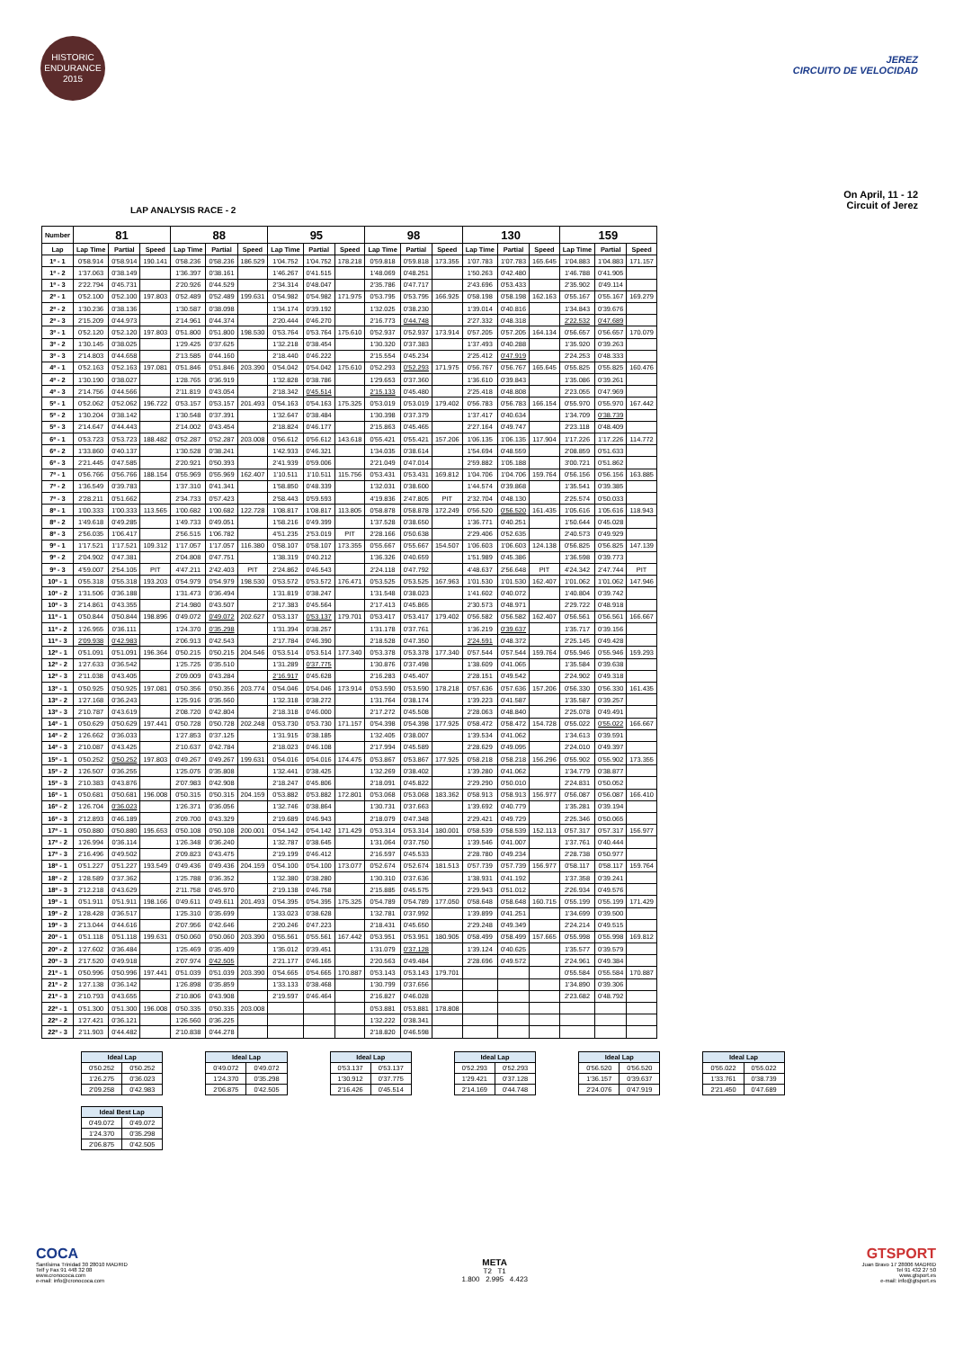HISTORIC
ENDURANCE
2015
JEREZ
CIRCUITO DE VELOCIDAD
LAP ANALYSIS RACE - 2
On April, 11 - 12
Circuit of Jerez
| Number | 81 | | | 88 | | | 95 | | | 98 | | | 130 | | | 159 | | |
| --- | --- | --- | --- | --- | --- | --- | --- | --- | --- | --- | --- | --- | --- | --- | --- | --- | --- | --- |
| Lap | Lap Time | Partial | Speed | Lap Time | Partial | Speed | Lap Time | Partial | Speed | Lap Time | Partial | Speed | Lap Time | Partial | Speed | Lap Time | Partial | Speed |
| 1ª - 1 | 0'58.914 | 0'58.914 | 190.141 | 0'58.236 | 0'58.236 | 186.529 | 1'04.752 | 1'04.752 | 178.218 | 0'59.818 | 0'59.818 | 173.355 | 1'07.783 | 1'07.783 | 165.645 | 1'04.883 | 1'04.883 | 171.157 |
| 1ª - 2 | 1'37.063 | 0'38.149 | | 1'36.397 | 0'38.161 | | 1'46.267 | 0'41.515 | | 1'48.069 | 0'48.251 | | 1'50.263 | 0'42.480 | | 1'46.788 | 0'41.905 | |
| 1ª - 3 | 2'22.794 | 0'45.731 | | 2'20.926 | 0'44.529 | | 2'34.314 | 0'48.047 | | 2'35.786 | 0'47.717 | | 2'43.696 | 0'53.433 | | 2'35.902 | 0'49.114 | |
| 2ª - 1 | 0'52.100 | 0'52.100 | 197.803 | 0'52.489 | 0'52.489 | 199.631 | 0'54.982 | 0'54.982 | 171.975 | 0'53.795 | 0'53.795 | 166.925 | 0'58.198 | 0'58.198 | 162.163 | 0'55.167 | 0'55.167 | 169.279 |
| 2ª - 2 | 1'30.236 | 0'38.136 | | 1'30.587 | 0'38.098 | | 1'34.174 | 0'39.192 | | 1'32.025 | 0'38.230 | | 1'39.014 | 0'40.816 | | 1'34.843 | 0'39.676 | |
| 2ª - 3 | 2'15.209 | 0'44.973 | | 2'14.961 | 0'44.374 | | 2'20.444 | 0'46.270 | | 2'16.773 | 0'44.748 | | 2'27.332 | 0'48.318 | | 2'22.532 | 0'47.689 | |
| 3ª - 1 | 0'52.120 | 0'52.120 | 197.803 | 0'51.800 | 0'51.800 | 198.530 | 0'53.764 | 0'53.764 | 175.610 | 0'52.937 | 0'52.937 | 173.914 | 0'57.205 | 0'57.205 | 164.134 | 0'56.657 | 0'56.657 | 170.079 |
| 3ª - 2 | 1'30.145 | 0'38.025 | | 1'29.425 | 0'37.625 | | 1'32.218 | 0'38.454 | | 1'30.320 | 0'37.383 | | 1'37.493 | 0'40.288 | | 1'35.920 | 0'39.263 | |
| 3ª - 3 | 2'14.803 | 0'44.658 | | 2'13.585 | 0'44.160 | | 2'18.440 | 0'46.222 | | 2'15.554 | 0'45.234 | | 2'25.412 | 0'47.919 | | 2'24.253 | 0'48.333 | |
| 4ª - 1 | 0'52.163 | 0'52.163 | 197.081 | 0'51.846 | 0'51.846 | 203.390 | 0'54.042 | 0'54.042 | 175.610 | 0'52.293 | 0'52.293 | 171.975 | 0'56.767 | 0'56.767 | 165.645 | 0'55.825 | 0'55.825 | 160.476 |
| 4ª - 2 | 1'30.190 | 0'38.027 | | 1'28.765 | 0'36.919 | | 1'32.828 | 0'38.786 | | 1'29.653 | 0'37.360 | | 1'36.610 | 0'39.843 | | 1'35.086 | 0'39.261 | |
| 4ª - 3 | 2'14.756 | 0'44.566 | | 2'11.819 | 0'43.054 | | 2'18.342 | 0'45.514 | | 2'15.133 | 0'45.480 | | 2'25.418 | 0'48.808 | | 2'23.055 | 0'47.969 | |
| 5ª - 1 | 0'52.062 | 0'52.062 | 196.722 | 0'53.157 | 0'53.157 | 201.493 | 0'54.163 | 0'54.163 | 175.325 | 0'53.019 | 0'53.019 | 179.402 | 0'56.783 | 0'56.783 | 166.154 | 0'55.970 | 0'55.970 | 167.442 |
| 5ª - 2 | 1'30.204 | 0'38.142 | | 1'30.548 | 0'37.391 | | 1'32.647 | 0'38.484 | | 1'30.398 | 0'37.379 | | 1'37.417 | 0'40.634 | | 1'34.709 | 0'38.739 | |
| 5ª - 3 | 2'14.647 | 0'44.443 | | 2'14.002 | 0'43.454 | | 2'18.824 | 0'46.177 | | 2'15.863 | 0'45.465 | | 2'27.164 | 0'49.747 | | 2'23.118 | 0'48.409 | |
| 6ª - 1 | 0'53.723 | 0'53.723 | 188.482 | 0'52.287 | 0'52.287 | 203.008 | 0'56.612 | 0'56.612 | 143.618 | 0'55.421 | 0'55.421 | 157.206 | 1'06.135 | 1'06.135 | 117.904 | 1'17.226 | 1'17.226 | 114.772 |
| 6ª - 2 | 1'33.860 | 0'40.137 | | 1'30.528 | 0'38.241 | | 1'42.933 | 0'46.321 | | 1'34.035 | 0'38.614 | | 1'54.694 | 0'48.559 | | 2'08.859 | 0'51.633 | |
| 6ª - 3 | 2'21.445 | 0'47.585 | | 2'20.921 | 0'50.393 | | 2'41.939 | 0'59.006 | | 2'21.049 | 0'47.014 | | 2'59.882 | 1'05.188 | | 3'00.721 | 0'51.862 | |
| 7ª - 1 | 0'56.766 | 0'56.766 | 188.154 | 0'55.969 | 0'55.969 | 162.407 | 1'10.511 | 1'10.511 | 115.756 | 0'53.431 | 0'53.431 | 169.812 | 1'04.706 | 1'04.706 | 159.764 | 0'56.156 | 0'56.156 | 163.885 |
| 7ª - 2 | 1'36.549 | 0'39.783 | | 1'37.310 | 0'41.341 | | 1'58.850 | 0'48.339 | | 1'32.031 | 0'38.600 | | 1'44.574 | 0'39.868 | | 1'35.541 | 0'39.385 | |
| 7ª - 3 | 2'28.211 | 0'51.662 | | 2'34.733 | 0'57.423 | | 2'58.443 | 0'59.593 | | 4'19.836 | 2'47.805 | PIT | 2'32.704 | 0'48.130 | | 2'25.574 | 0'50.033 | |
| 8ª - 1 | 1'00.333 | 1'00.333 | 113.565 | 1'00.682 | 1'00.682 | 122.728 | 1'08.817 | 1'08.817 | 113.805 | 0'58.878 | 0'58.878 | 172.249 | 0'56.520 | 0'56.520 | 161.435 | 1'05.616 | 1'05.616 | 118.943 |
| 8ª - 2 | 1'49.618 | 0'49.285 | | 1'49.733 | 0'49.051 | | 1'58.216 | 0'49.399 | | 1'37.528 | 0'38.650 | | 1'36.771 | 0'40.251 | | 1'50.644 | 0'45.028 | |
| 8ª - 3 | 2'56.035 | 1'06.417 | | 2'56.515 | 1'06.782 | | 4'51.235 | 2'53.019 | PIT | 2'28.166 | 0'50.638 | | 2'29.406 | 0'52.635 | | 2'40.573 | 0'49.929 | |
| 9ª - 1 | 1'17.521 | 1'17.521 | 109.312 | 1'17.057 | 1'17.057 | 116.380 | 0'58.107 | 0'58.107 | 173.355 | 0'55.667 | 0'55.667 | 154.507 | 1'06.603 | 1'06.603 | 124.138 | 0'56.825 | 0'56.825 | 147.139 |
| 9ª - 2 | 2'04.902 | 0'47.381 | | 2'04.808 | 0'47.751 | | 1'38.319 | 0'40.212 | | 1'36.326 | 0'40.659 | | 1'51.989 | 0'45.386 | | 1'36.598 | 0'39.773 | |
| 9ª - 3 | 4'59.007 | 2'54.105 | PIT | 4'47.211 | 2'42.403 | PIT | 2'24.862 | 0'46.543 | | 2'24.118 | 0'47.792 | | 4'48.637 | 2'56.648 | PIT | 4'24.342 | 2'47.744 | PIT |
| 10ª - 1 | 0'55.318 | 0'55.318 | 193.203 | 0'54.979 | 0'54.979 | 198.530 | 0'53.572 | 0'53.572 | 176.471 | 0'53.525 | 0'53.525 | 167.963 | 1'01.530 | 1'01.530 | 162.407 | 1'01.062 | 1'01.062 | 147.946 |
| 10ª - 2 | 1'31.506 | 0'36.188 | | 1'31.473 | 0'36.494 | | 1'31.819 | 0'38.247 | | 1'31.548 | 0'38.023 | | 1'41.602 | 0'40.072 | | 1'40.804 | 0'39.742 | |
| 10ª - 3 | 2'14.861 | 0'43.355 | | 2'14.980 | 0'43.507 | | 2'17.383 | 0'45.564 | | 2'17.413 | 0'45.865 | | 2'30.573 | 0'48.971 | | 2'29.722 | 0'48.918 | |
| 11ª - 1 | 0'50.844 | 0'50.844 | 198.896 | 0'49.072 | 0'49.072 | 202.627 | 0'53.137 | 0'53.137 | 179.701 | 0'53.417 | 0'53.417 | 179.402 | 0'56.582 | 0'56.582 | 162.407 | 0'56.561 | 0'56.561 | 166.667 |
| 11ª - 2 | 1'26.955 | 0'36.111 | | 1'24.370 | 0'35.298 | | 1'31.394 | 0'38.257 | | 1'31.178 | 0'37.761 | | 1'36.219 | 0'39.637 | | 1'35.717 | 0'39.156 | |
| 11ª - 3 | 2'09.938 | 0'42.983 | | 2'06.913 | 0'42.543 | | 2'17.784 | 0'46.390 | | 2'18.528 | 0'47.350 | | 2'24.591 | 0'48.372 | | 2'25.145 | 0'49.428 | |
| 12ª - 1 | 0'51.091 | 0'51.091 | 196.364 | 0'50.215 | 0'50.215 | 204.546 | 0'53.514 | 0'53.514 | 177.340 | 0'53.378 | 0'53.378 | 177.340 | 0'57.544 | 0'57.544 | 159.764 | 0'55.946 | 0'55.946 | 159.293 |
| 12ª - 2 | 1'27.633 | 0'36.542 | | 1'25.725 | 0'35.510 | | 1'31.289 | 0'37.775 | | 1'30.876 | 0'37.498 | | 1'38.609 | 0'41.065 | | 1'35.584 | 0'39.638 | |
| 12ª - 3 | 2'11.038 | 0'43.405 | | 2'09.009 | 0'43.284 | | 2'16.917 | 0'45.628 | | 2'16.283 | 0'45.407 | | 2'28.151 | 0'49.542 | | 2'24.902 | 0'49.318 | |
| 13ª - 1 | 0'50.925 | 0'50.925 | 197.081 | 0'50.356 | 0'50.356 | 203.774 | 0'54.046 | 0'54.046 | 173.914 | 0'53.590 | 0'53.590 | 178.218 | 0'57.636 | 0'57.636 | 157.206 | 0'56.330 | 0'56.330 | 161.435 |
| 13ª - 2 | 1'27.168 | 0'36.243 | | 1'25.916 | 0'35.560 | | 1'32.318 | 0'38.272 | | 1'31.764 | 0'38.174 | | 1'39.223 | 0'41.587 | | 1'35.587 | 0'39.257 | |
| 13ª - 3 | 2'10.787 | 0'43.619 | | 2'08.720 | 0'42.804 | | 2'18.318 | 0'46.000 | | 2'17.272 | 0'45.508 | | 2'28.063 | 0'48.840 | | 2'25.078 | 0'49.491 | |
| 14ª - 1 | 0'50.629 | 0'50.629 | 197.441 | 0'50.728 | 0'50.728 | 202.248 | 0'53.730 | 0'53.730 | 171.157 | 0'54.398 | 0'54.398 | 177.925 | 0'58.472 | 0'58.472 | 154.728 | 0'55.022 | 0'55.022 | 166.667 |
| 14ª - 2 | 1'26.662 | 0'36.033 | | 1'27.853 | 0'37.125 | | 1'31.915 | 0'38.185 | | 1'32.405 | 0'38.007 | | 1'39.534 | 0'41.062 | | 1'34.613 | 0'39.591 | |
| 14ª - 3 | 2'10.087 | 0'43.425 | | 2'10.637 | 0'42.784 | | 2'18.023 | 0'46.108 | | 2'17.994 | 0'45.589 | | 2'28.629 | 0'49.095 | | 2'24.010 | 0'49.397 | |
| 15ª - 1 | 0'50.252 | 0'50.252 | 197.803 | 0'49.267 | 0'49.267 | 199.631 | 0'54.016 | 0'54.016 | 174.475 | 0'53.867 | 0'53.867 | 177.925 | 0'58.218 | 0'58.218 | 156.296 | 0'55.902 | 0'55.902 | 173.355 |
| 15ª - 2 | 1'26.507 | 0'36.255 | | 1'25.075 | 0'35.808 | | 1'32.441 | 0'38.425 | | 1'32.269 | 0'38.402 | | 1'39.280 | 0'41.062 | | 1'34.779 | 0'38.877 | |
| 15ª - 3 | 2'10.383 | 0'43.876 | | 2'07.983 | 0'42.908 | | 2'18.247 | 0'45.806 | | 2'18.091 | 0'45.822 | | 2'29.290 | 0'50.010 | | 2'24.831 | 0'50.052 | |
| 16ª - 1 | 0'50.681 | 0'50.681 | 196.008 | 0'50.315 | 0'50.315 | 204.159 | 0'53.882 | 0'53.882 | 172.801 | 0'53.068 | 0'53.068 | 183.362 | 0'58.913 | 0'58.913 | 156.977 | 0'56.087 | 0'56.087 | 166.410 |
| 16ª - 2 | 1'26.704 | 0'36.023 | | 1'26.371 | 0'36.056 | | 1'32.746 | 0'38.864 | | 1'30.731 | 0'37.663 | | 1'39.692 | 0'40.779 | | 1'35.281 | 0'39.194 | |
| 16ª - 3 | 2'12.893 | 0'46.189 | | 2'09.700 | 0'43.329 | | 2'19.689 | 0'46.943 | | 2'18.079 | 0'47.348 | | 2'29.421 | 0'49.729 | | 2'25.346 | 0'50.065 | |
| 17ª - 1 | 0'50.880 | 0'50.880 | 195.653 | 0'50.108 | 0'50.108 | 200.001 | 0'54.142 | 0'54.142 | 171.429 | 0'53.314 | 0'53.314 | 180.001 | 0'58.539 | 0'58.539 | 152.113 | 0'57.317 | 0'57.317 | 156.977 |
| 17ª - 2 | 1'26.994 | 0'36.114 | | 1'26.348 | 0'36.240 | | 1'32.787 | 0'38.645 | | 1'31.064 | 0'37.750 | | 1'39.546 | 0'41.007 | | 1'37.761 | 0'40.444 | |
| 17ª - 3 | 2'16.496 | 0'49.502 | | 2'09.823 | 0'43.475 | | 2'19.199 | 0'46.412 | | 2'16.597 | 0'45.533 | | 2'28.780 | 0'49.234 | | 2'28.738 | 0'50.977 | |
| 18ª - 1 | 0'51.227 | 0'51.227 | 193.549 | 0'49.436 | 0'49.436 | 204.159 | 0'54.100 | 0'54.100 | 173.077 | 0'52.674 | 0'52.674 | 181.513 | 0'57.739 | 0'57.739 | 156.977 | 0'58.117 | 0'58.117 | 159.764 |
| 18ª - 2 | 1'28.589 | 0'37.362 | | 1'25.788 | 0'36.352 | | 1'32.380 | 0'38.280 | | 1'30.310 | 0'37.636 | | 1'38.931 | 0'41.192 | | 1'37.358 | 0'39.241 | |
| 18ª - 3 | 2'12.218 | 0'43.629 | | 2'11.758 | 0'45.970 | | 2'19.138 | 0'46.758 | | 2'15.885 | 0'45.575 | | 2'29.943 | 0'51.012 | | 2'26.934 | 0'49.576 | |
| 19ª - 1 | 0'51.911 | 0'51.911 | 198.166 | 0'49.611 | 0'49.611 | 201.493 | 0'54.395 | 0'54.395 | 175.325 | 0'54.789 | 0'54.789 | 177.050 | 0'58.648 | 0'58.648 | 160.715 | 0'55.199 | 0'55.199 | 171.429 |
| 19ª - 2 | 1'28.428 | 0'36.517 | | 1'25.310 | 0'35.699 | | 1'33.023 | 0'38.628 | | 1'32.781 | 0'37.992 | | 1'39.899 | 0'41.251 | | 1'34.699 | 0'39.500 | |
| 19ª - 3 | 2'13.044 | 0'44.616 | | 2'07.956 | 0'42.646 | | 2'20.246 | 0'47.223 | | 2'18.431 | 0'45.650 | | 2'29.248 | 0'49.349 | | 2'24.214 | 0'49.515 | |
| 20ª - 1 | 0'51.118 | 0'51.118 | 199.631 | 0'50.060 | 0'50.060 | 203.390 | 0'55.561 | 0'55.561 | 167.442 | 0'53.951 | 0'53.951 | 180.905 | 0'58.499 | 0'58.499 | 157.665 | 0'55.998 | 0'55.998 | 169.812 |
| 20ª - 2 | 1'27.602 | 0'36.484 | | 1'25.469 | 0'35.409 | | 1'35.012 | 0'39.451 | | 1'31.079 | 0'37.128 | | 1'39.124 | 0'40.625 | | 1'35.577 | 0'39.579 | |
| 20ª - 3 | 2'17.520 | 0'49.918 | | 2'07.974 | 0'42.505 | | 2'21.177 | 0'46.165 | | 2'20.563 | 0'49.484 | | 2'28.696 | 0'49.572 | | 2'24.961 | 0'49.384 | |
| 21ª - 1 | 0'50.996 | 0'50.996 | 197.441 | 0'51.039 | 0'51.039 | 203.390 | 0'54.665 | 0'54.665 | 170.887 | 0'53.143 | 0'53.143 | 179.701 | | | | 0'55.584 | 0'55.584 | 170.887 |
| 21ª - 2 | 1'27.138 | 0'36.142 | | 1'26.898 | 0'35.859 | | 1'33.133 | 0'38.468 | | 1'30.799 | 0'37.656 | | | | | 1'34.890 | 0'39.306 | |
| 21ª - 3 | 2'10.793 | 0'43.655 | | 2'10.806 | 0'43.908 | | 2'19.597 | 0'46.464 | | 2'16.827 | 0'46.028 | | | | | 2'23.682 | 0'48.792 | |
| 22ª - 1 | 0'51.300 | 0'51.300 | 196.008 | 0'50.335 | 0'50.335 | 203.008 | | | | 0'53.881 | 0'53.881 | 178.808 | | | | | | |
| 22ª - 2 | 1'27.421 | 0'36.121 | | 1'26.560 | 0'36.225 | | | | | 1'32.222 | 0'38.341 | | | | | | | |
| 22ª - 3 | 2'11.903 | 0'44.482 | | 2'10.838 | 0'44.278 | | | | | 2'18.820 | 0'46.598 | | | | | | | |
| Ideal Lap | |
| --- | --- |
| 0'50.252 | 0'50.252 |
| 1'26.275 | 0'36.023 |
| 2'09.258 | 0'42.983 |
| Ideal Lap | |
| --- | --- |
| 0'49.072 | 0'49.072 |
| 1'24.370 | 0'35.298 |
| 2'06.875 | 0'42.505 |
| Ideal Lap | |
| --- | --- |
| 0'53.137 | 0'53.137 |
| 1'30.912 | 0'37.775 |
| 2'16.426 | 0'45.514 |
| Ideal Lap | |
| --- | --- |
| 0'52.293 | 0'52.293 |
| 1'29.421 | 0'37.128 |
| 2'14.169 | 0'44.748 |
| Ideal Lap | |
| --- | --- |
| 0'56.520 | 0'56.520 |
| 1'36.157 | 0'39.637 |
| 2'24.076 | 0'47.919 |
| Ideal Lap | |
| --- | --- |
| 0'55.022 | 0'55.022 |
| 1'33.761 | 0'38.739 |
| 2'21.450 | 0'47.689 |
| Ideal Best Lap | |
| --- | --- |
| 0'49.072 | 0'49.072 |
| 1'24.370 | 0'35.298 |
| 2'06.875 | 0'42.505 |
COCA
Santísima Trinidad 30 28010 MADRID
Telf y Fax 91 448 32 08
www.cronococa.com
e-mail: info@cronococa.com
META
T2 T1
1.800 2.995 4.423
GTSPORT
Juan Bravo 17 28006 MADRID
Tel 91 432 27 50
www.gtsport.es
e-mail: info@gtsport.es